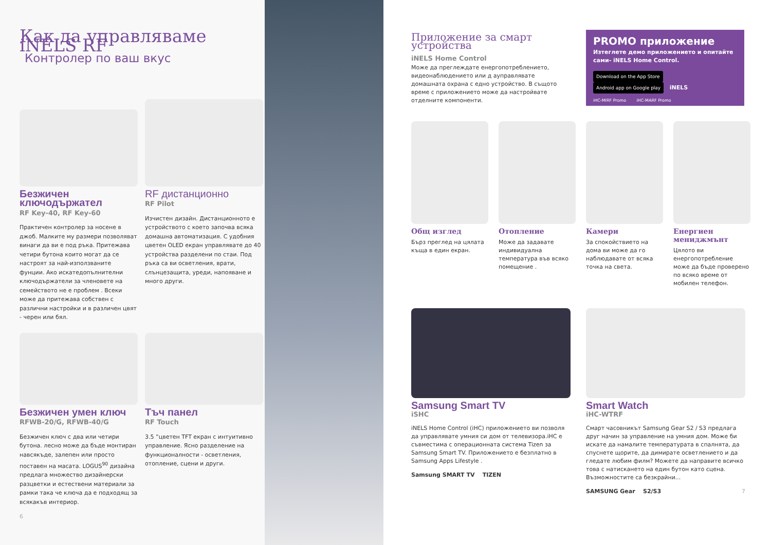Как да управляваме iNELS RF
Контролер по ваш вкус
Безжичен ключодържател
RF Key-40, RF Key-60
Практичен контролер за носене в джоб. Малките му размери позволяват винаги да ви е под ръка. Притежава четири бутона които могат да се настроят за най-използваните фунции. Ако искатедопълнителни ключодържатели за членовете на семейството не е проблем . Всеки може да притежава собствен с различни настройки и в различен цвят - черен или бял.
RF дистанционно
RF Pilot
Изчистен дизайн. Дистанционното е устройството с което започва всяка домашна автоматизация. С удобния цветен OLED екран управлявате до 40 устройства разделени по стаи. Под ръка са ви осветления, врати, слънцезащита, уреди, напояване и много други.
Безжичен умен ключ
RFWB-20/G, RFWB-40/G
Безжичен ключ с два или четири бутона. лесно може да бъде монтиран навсякъде, залепен или просто поставен на масата. LOGUS<sup>90</sup> дизайна предлага множество дизайнерски разцветки и естествени материали за рамки така че ключа да е подходящ за всякакъв интериор.
6
Тъч панел
RF Touch
3.5 ”цветен TFT екран с интуитивно управление. Ясно разделение на функционалности - осветления, отопление, сцени и други.
Приложение за смарт устройства
iNELS Home Control
Може да преглеждате енергопотреблението, видеонаблюдението или д ауправлявате домашната охрана с едно устройство. В същото време с приложението може да настройвате отделните компоненти.
PROMO приложение
Изтеглете демо приложението и опитайте сами- iNELS Home Control.
Download on the App Store Android app on Google play iNELS
iHC-MIRF Promo iHC-MARF Promo
Общ изглед
Бърз преглед на цялата къща в един екран.
Отопление
Може да задавате индивидуална температура във всяко помещение .
Камери
За спокойствието на дома ви може да го наблюдавате от всяка точка на света.
Енергиен мениджмънт
Цялото ви енергопотребление може да бъде проверено по всяко време от мобилен телефон.
Samsung Smart TV
iSHC
iNELS Home Control (iHC) приложението ви позволя да управлявате умния си дом от телевизора.iHC е съвместима с операционната система Tizen за Samsung Smart TV. Приложението е безплатно в Samsung Apps Lifestyle .
Samsung SMART TV TIZEN
Smart Watch
iHC-WTRF
Смарт часовникът Samsung Gear S2 / S3 предлага друг начин за управление на умния дом. Може би искате да намалите температурата в спалнята, да спуснете щорите, да димирате осветлението и да гледате любим филм? Можете да направите всичко това с натискането на един бутон като сцена. Възможностите са безкрайни...
SAMSUNG Gear S2/S3 7